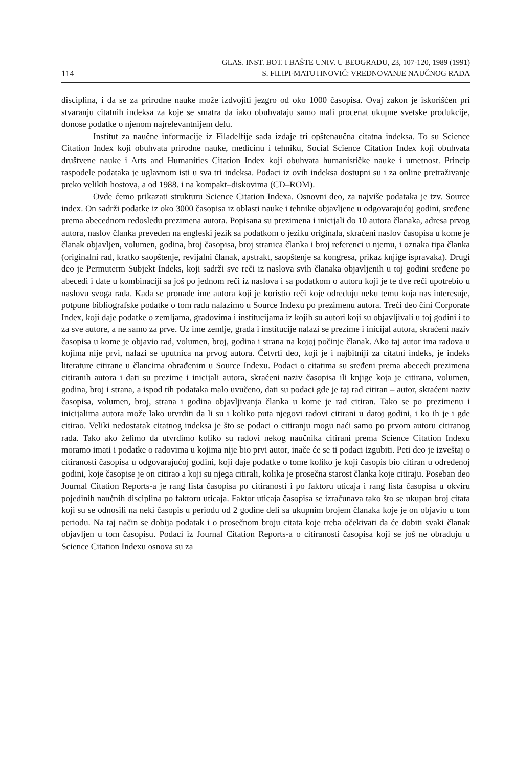114
GLAS. INST. BOT. I BAŠTE UNIV. U BEOGRADU, 23, 107-120, 1989 (1991)
S. FILIPI-MATUTINOVIĆ: VREDNOVANJE NAUČNOG RADA
disciplina, i da se za prirodne nauke može izdvojiti jezgro od oko 1000 časopisa. Ovaj zakon je iskorišćen pri stvaranju citatnih indeksa za koje se smatra da iako obuhvataju samo mali procenat ukupne svetske produkcije, donose podatke o njenom najrelevantnijem delu.
Institut za naučne informacije iz Filadelfije sada izdaje tri opštenaučna citatna indeksa. To su Science Citation Index koji obuhvata prirodne nauke, medicinu i tehniku, Social Science Citation Index koji obuhvata društvene nauke i Arts and Humanities Citation Index koji obuhvata humanističke nauke i umetnost. Princip raspodele podataka je uglavnom isti u sva tri indeksa. Podaci iz ovih indeksa dostupni su i za online pretraživanje preko velikih hostova, a od 1988. i na kompakt–diskovima (CD–ROM).
Ovde ćemo prikazati strukturu Science Citation Indexa. Osnovni deo, za najviše podataka je tzv. Source index. On sadrži podatke iz oko 3000 časopisa iz oblasti nauke i tehnike objavljene u odgovarajućoj godini, sređene prema abecednom redosledu prezimena autora. Popisana su prezimena i inicijali do 10 autora članaka, adresa prvog autora, naslov članka preveden na engleski jezik sa podatkom o jeziku originala, skraćeni naslov časopisa u kome je članak objavljen, volumen, godina, broj časopisa, broj stranica članka i broj referenci u njemu, i oznaka tipa članka (originalni rad, kratko saopštenje, revijalni članak, apstrakt, saopštenje sa kongresa, prikaz knjige ispravaka). Drugi deo je Permuterm Subjekt Indeks, koji sadrži sve reči iz naslova svih članaka objavljenih u toj godini sređene po abecedi i date u kombinaciji sa još po jednom reči iz naslova i sa podatkom o autoru koji je te dve reči upotrebio u naslovu svoga rada. Kada se pronađe ime autora koji je koristio reči koje određuju neku temu koja nas interesuje, potpune bibliografske podatke o tom radu nalazimo u Source Indexu po prezimenu autora. Treći deo čini Corporate Index, koji daje podatke o zemljama, gradovima i institucijama iz kojih su autori koji su objavljivali u toj godini i to za sve autore, a ne samo za prve. Uz ime zemlje, grada i institucije nalazi se prezime i inicijal autora, skraćeni naziv časopisa u kome je objavio rad, volumen, broj, godina i strana na kojoj počinje članak. Ako taj autor ima radova u kojima nije prvi, nalazi se uputnica na prvog autora. Četvrti deo, koji je i najbitniji za citatni indeks, je indeks literature citirane u člancima obrađenim u Source Indexu. Podaci o citatima su sređeni prema abecedi prezimena citiranih autora i dati su prezime i inicijali autora, skraćeni naziv časopisa ili knjige koja je citirana, volumen, godina, broj i strana, a ispod tih podataka malo uvučeno, dati su podaci gde je taj rad citiran – autor, skraćeni naziv časopisa, volumen, broj, strana i godina objavljivanja članka u kome je rad citiran. Tako se po prezimenu i inicijalima autora može lako utvrditi da li su i koliko puta njegovi radovi citirani u datoj godini, i ko ih je i gde citirao. Veliki nedostatak citatnog indeksa je što se podaci o citiranju mogu naći samo po prvom autoru citiranog rada. Tako ako želimo da utvrdimo koliko su radovi nekog naučnika citirani prema Science Citation Indexu moramo imati i podatke o radovima u kojima nije bio prvi autor, inače će se ti podaci izgubiti. Peti deo je izveštaj o citiranosti časopisa u odgovarajućoj godini, koji daje podatke o tome koliko je koji časopis bio citiran u određenoj godini, koje časopise je on citirao a koji su njega citirali, kolika je prosečna starost članka koje citiraju. Poseban deo Journal Citation Reports-a je rang lista časopisa po citiranosti i po faktoru uticaja i rang lista časopisa u okviru pojedinih naučnih disciplina po faktoru uticaja. Faktor uticaja časopisa se izračunava tako što se ukupan broj citata koji su se odnosili na neki časopis u periodu od 2 godine deli sa ukupnim brojem članaka koje je on objavio u tom periodu. Na taj način se dobija podatak i o prosečnom broju citata koje treba očekivati da će dobiti svaki članak objavljen u tom časopisu. Podaci iz Journal Citation Reports-a o citiranosti časopisa koji se još ne obrađuju u Science Citation Indexu osnova su za